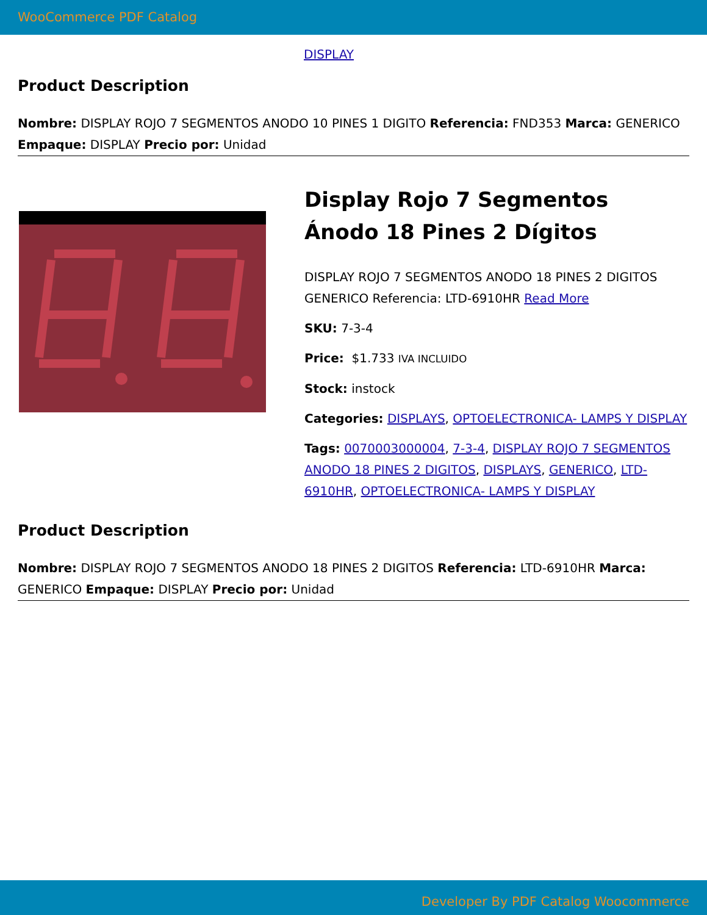WooCommerce PDF Catalog
DISPLAY
Product Description
Nombre: DISPLAY ROJO 7 SEGMENTOS ANODO 10 PINES 1 DIGITO Referencia: FND353 Marca: GENERICO Empaque: DISPLAY Precio por: Unidad
Display Rojo 7 Segmentos Ánodo 18 Pines 2 Dígitos
DISPLAY ROJO 7 SEGMENTOS ANODO 18 PINES 2 DIGITOS GENERICO Referencia: LTD-6910HR Read More
SKU: 7-3-4
Price: $1.733 IVA INCLUIDO
Stock: instock
Categories: DISPLAYS, OPTOELECTRONICA- LAMPS Y DISPLAY
Tags: 0070003000004, 7-3-4, DISPLAY ROJO 7 SEGMENTOS ANODO 18 PINES 2 DIGITOS, DISPLAYS, GENERICO, LTD-6910HR, OPTOELECTRONICA- LAMPS Y DISPLAY
Product Description
Nombre: DISPLAY ROJO 7 SEGMENTOS ANODO 18 PINES 2 DIGITOS Referencia: LTD-6910HR Marca: GENERICO Empaque: DISPLAY Precio por: Unidad
Developer By PDF Catalog Woocommerce